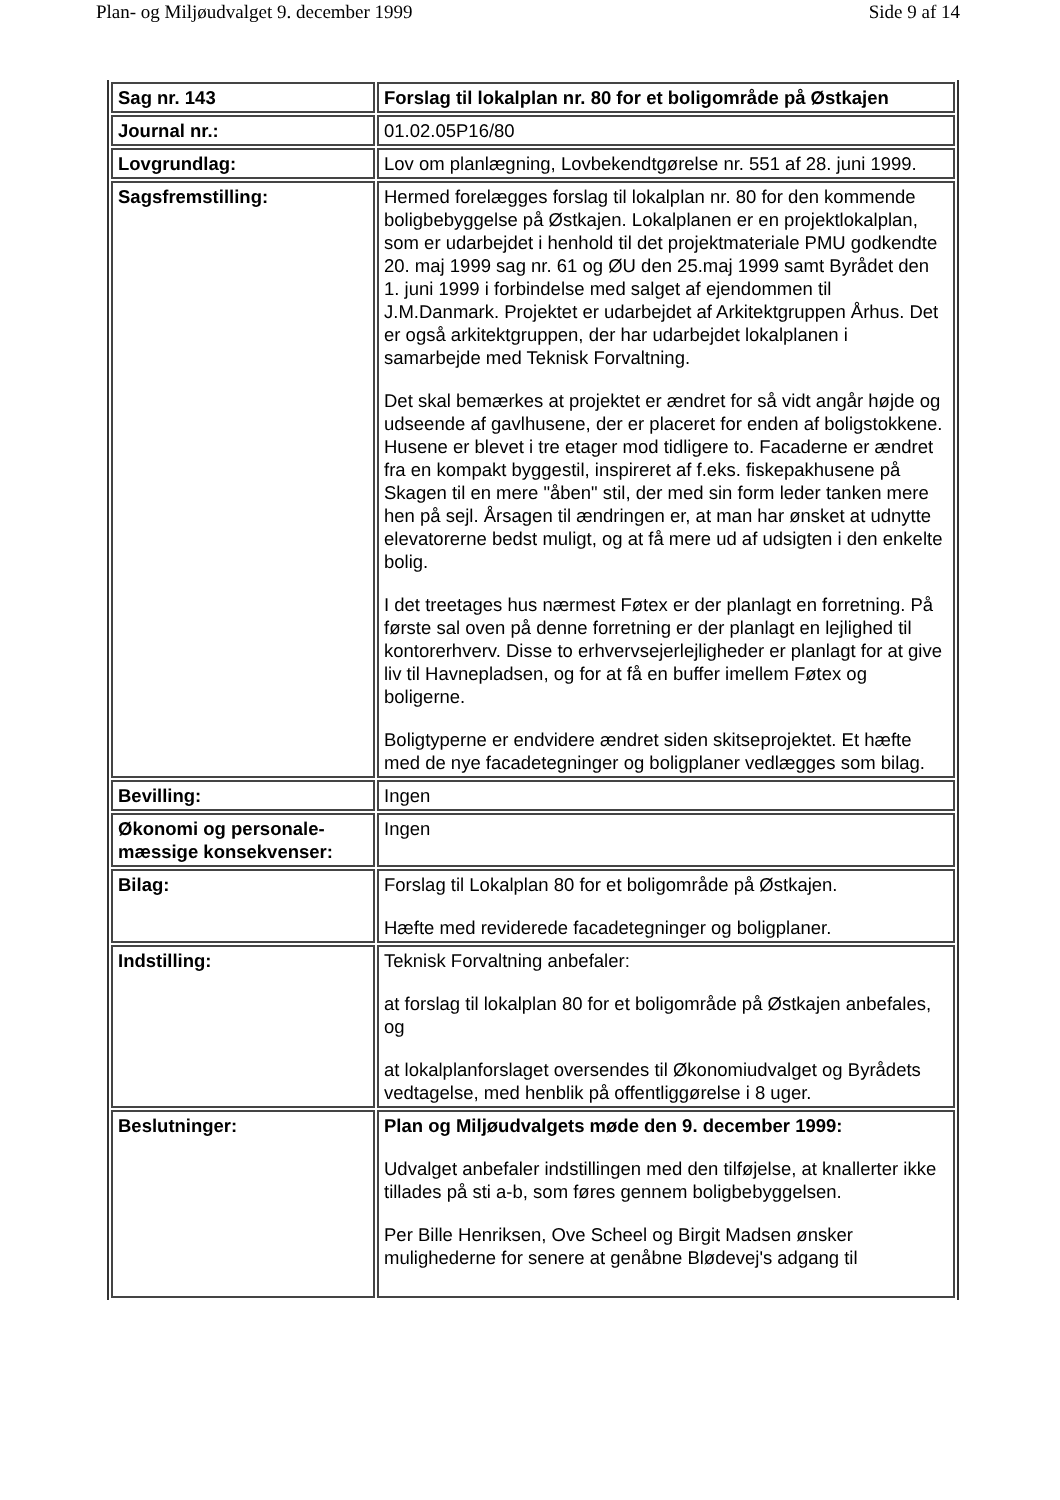Plan- og Miljøudvalget 9. december 1999 Side 9 af 14
| Sag nr. 143 | Forslag til lokalplan nr. 80 for et boligområde på Østkajen |
| Journal nr.: | 01.02.05P16/80 |
| Lovgrundlag: | Lov om planlægning, Lovbekendtgørelse nr. 551 af 28. juni 1999. |
| Sagsfremstilling: | Hermed forelægges forslag til lokalplan nr. 80 for den kommende boligbebyggelse på Østkajen. Lokalplanen er en projektlokalplan, som er udarbejdet i henhold til det projektmateriale PMU godkendte 20. maj 1999 sag nr. 61 og ØU den 25.maj 1999 samt Byrådet den 1. juni 1999 i forbindelse med salget af ejendommen til J.M.Danmark. Projektet er udarbejdet af Arkitektgruppen Århus. Det er også arkitektgruppen, der har udarbejdet lokalplanen i samarbejde med Teknisk Forvaltning. Det skal bemærkes at projektet er ændret for så vidt angår højde og udseende af gavlhusene, der er placeret for enden af boligstokkene. Husene er blevet i tre etager mod tidligere to. Facaderne er ændret fra en kompakt byggestil, inspireret af f.eks. fiskepakhusene på Skagen til en mere "åben" stil, der med sin form leder tanken mere hen på sejl. Årsagen til ændringen er, at man har ønsket at udnytte elevatorerne bedst muligt, og at få mere ud af udsigten i den enkelte bolig. I det treetages hus nærmest Føtex er der planlagt en forretning. På første sal oven på denne forretning er der planlagt en lejlighed til kontorerhverv. Disse to erhvervsejerlejligheder er planlagt for at give liv til Havnepladsen, og for at få en buffer imellem Føtex og boligerne. Boligtyperne er endvidere ændret siden skitseprojektet. Et hæfte med de nye facadetegninger og boligplaner vedlægges som bilag. |
| Bevilling: | Ingen |
| Økonomi og personale-mæssige konsekvenser: | Ingen |
| Bilag: | Forslag til Lokalplan 80 for et boligområde på Østkajen. Hæfte med reviderede facadetegninger og boligplaner. |
| Indstilling: | Teknisk Forvaltning anbefaler: at forslag til lokalplan 80 for et boligområde på Østkajen anbefales, og at lokalplanforslaget oversendes til Økonomiudvalget og Byrådets vedtagelse, med henblik på offentliggørelse i 8 uger. |
| Beslutninger: | Plan og Miljøudvalgets møde den 9. december 1999: Udvalget anbefaler indstillingen med den tilføjelse, at knallerter ikke tillades på sti a-b, som føres gennem boligbebyggelsen. Per Bille Henriksen, Ove Scheel og Birgit Madsen ønsker mulighederne for senere at genåbne Blødevej's adgang til |